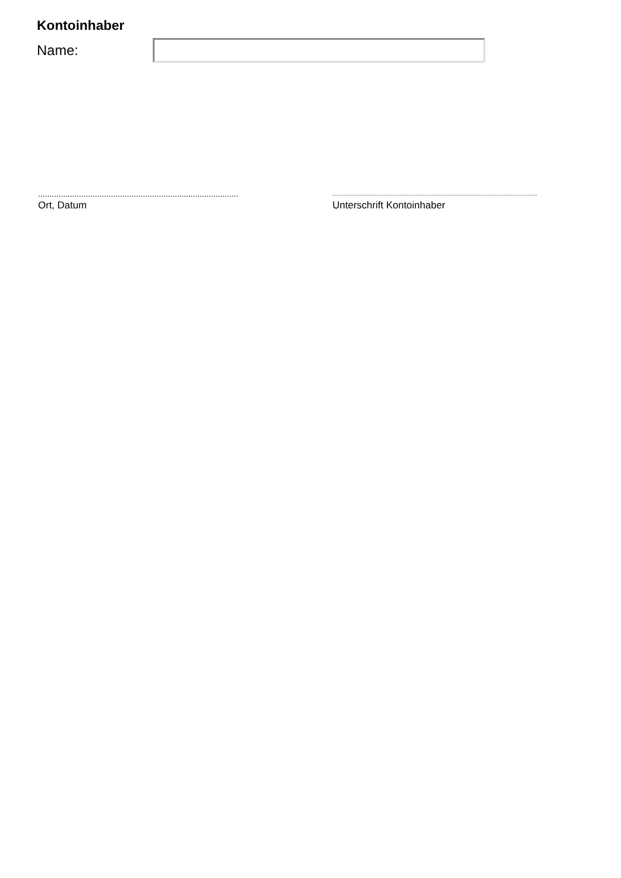Kontoinhaber
Name:
........................................................................................
Ort, Datum
..............................................................................................................................
Unterschrift Kontoinhaber